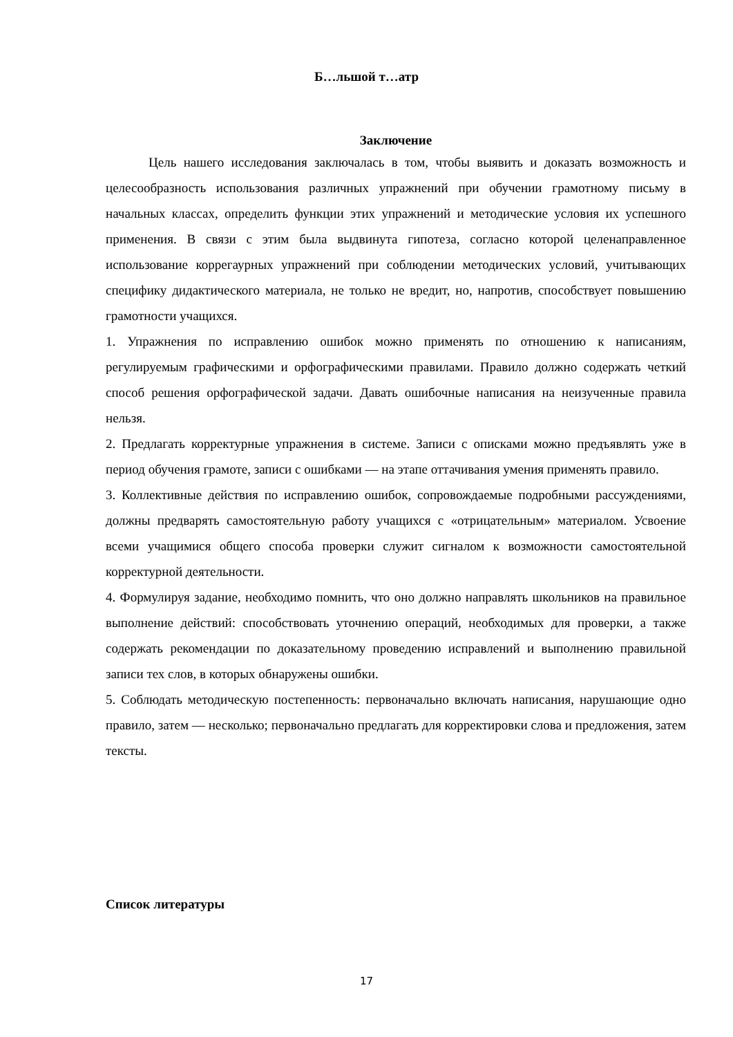Б…льшой т…атр
Заключение
Цель нашего исследования заключалась в том, чтобы выявить и доказать возможность и целесообразность использования различных упражнений при обучении грамотному письму в начальных классах, определить функции этих упражнений и методические условия их успешного применения. В связи с этим была выдвинута гипотеза, согласно которой целенаправленное использование коррегаурных упражнений при соблюдении методических условий, учитывающих специфику дидактического материала, не только не вредит, но, напротив, способствует повышению грамотности учащихся.
1. Упражнения по исправлению ошибок можно применять по отношению к написаниям, регулируемым графическими и орфографическими правилами. Правило должно содержать четкий способ решения орфографической задачи. Давать ошибочные написания на неизученные правила нельзя.
2. Предлагать корректурные упражнения в системе. Записи с описками можно предъявлять уже в период обучения грамоте, записи с ошибками — на этапе оттачивания умения применять правило.
3. Коллективные действия по исправлению ошибок, сопровождаемые подробными рассуждениями, должны предварять самостоятельную работу учащихся с «отрицательным» материалом. Усвоение всеми учащимися общего способа проверки служит сигналом к возможности самостоятельной корректурной деятельности.
4. Формулируя задание, необходимо помнить, что оно должно направлять школьников на правильное выполнение действий: способствовать уточнению операций, необходимых для проверки, а также содержать рекомендации по доказательному проведению исправлений и выполнению правильной записи тех слов, в которых обнаружены ошибки.
5. Соблюдать методическую постепенность: первоначально включать написания, нарушающие одно правило, затем — несколько; первоначально предлагать для корректировки слова и предложения, затем тексты.
Список литературы
17